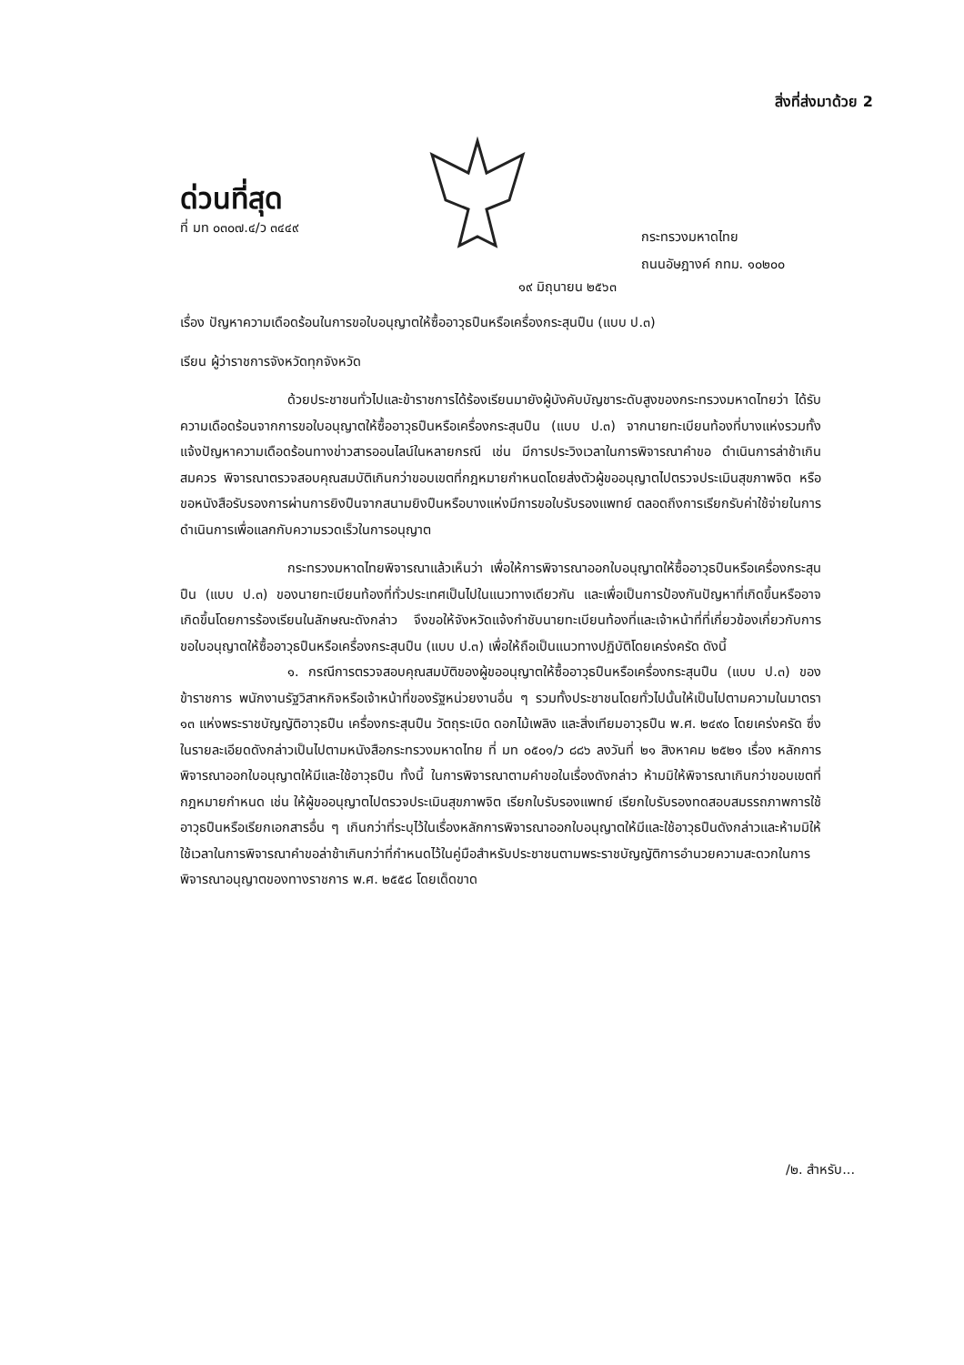สิ่งที่ส่งมาด้วย 2
ด่วนที่สุด
ที่ มท ๐๓๐๗.๔/ว ๓๔๔๙
กระทรวงมหาดไทย
ถนนอัษฎางค์ กทม. ๑๐๒๐๐
๑๙ มิถุนายน ๒๕๖๓
เรื่อง ปัญหาความเดือดร้อนในการขอใบอนุญาตให้ซื้ออาวุธปืนหรือเครื่องกระสุนปืน (แบบ ป.๓)
เรียน ผู้ว่าราชการจังหวัดทุกจังหวัด
ด้วยประชาชนทั่วไปและข้าราชการได้ร้องเรียนมายังผู้บังคับบัญชาระดับสูงของกระทรวงมหาดไทยว่า ได้รับความเดือดร้อนจากการขอใบอนุญาตให้ซื้ออาวุธปืนหรือเครื่องกระสุนปืน (แบบ ป.๓) จากนายทะเบียนท้องที่บางแห่งรวมทั้งแจ้งปัญหาความเดือดร้อนทางข่าวสารออนไลน์ในหลายกรณี เช่น มีการประวิงเวลาในการพิจารณาคำขอ ดำเนินการล่าช้าเกินสมควร พิจารณาตรวจสอบคุณสมบัติเกินกว่าขอบเขตที่กฎหมายกำหนดโดยส่งตัวผู้ขออนุญาตไปตรวจประเมินสุขภาพจิต หรือขอหนังสือรับรองการผ่านการยิงปืนจากสนามยิงปืนหรือบางแห่งมีการขอใบรับรองแพทย์ ตลอดถึงการเรียกรับค่าใช้จ่ายในการดำเนินการเพื่อแลกกับความรวดเร็วในการอนุญาต
กระทรวงมหาดไทยพิจารณาแล้วเห็นว่า เพื่อให้การพิจารณาออกใบอนุญาตให้ซื้ออาวุธปืนหรือเครื่องกระสุนปืน (แบบ ป.๓) ของนายทะเบียนท้องที่ทั่วประเทศเป็นไปในแนวทางเดียวกัน และเพื่อเป็นการป้องกันปัญหาที่เกิดขึ้นหรืออาจเกิดขึ้นโดยการร้องเรียนในลักษณะดังกล่าว จึงขอให้จังหวัดแจ้งกำชับนายทะเบียนท้องที่และเจ้าหน้าที่ที่เกี่ยวข้องเกี่ยวกับการขอใบอนุญาตให้ซื้ออาวุธปืนหรือเครื่องกระสุนปืน (แบบ ป.๓) เพื่อให้ถือเป็นแนวทางปฏิบัติโดยเคร่งครัด ดังนี้
๑. กรณีการตรวจสอบคุณสมบัติของผู้ขออนุญาตให้ซื้ออาวุธปืนหรือเครื่องกระสุนปืน (แบบ ป.๓) ของข้าราชการ พนักงานรัฐวิสาหกิจหรือเจ้าหน้าที่ของรัฐหน่วยงานอื่น ๆ รวมทั้งประชาชนโดยทั่วไปนั้นให้เป็นไปตามความในมาตรา ๑๓ แห่งพระราชบัญญัติอาวุธปืน เครื่องกระสุนปืน วัตถุระเบิด ดอกไม้เพลิง และสิ่งเทียมอาวุธปืน พ.ศ. ๒๔๙๐ โดยเคร่งครัด ซึ่งในรายละเอียดดังกล่าวเป็นไปตามหนังสือกระทรวงมหาดไทย ที่ มท ๐๕๐๑/ว ๘๘๖ ลงวันที่ ๒๑ สิงหาคม ๒๕๒๑ เรื่อง หลักการพิจารณาออกใบอนุญาตให้มีและใช้อาวุธปืน ทั้งนี้ ในการพิจารณาตามคำขอในเรื่องดังกล่าว ห้ามมิให้พิจารณาเกินกว่าขอบเขตที่กฎหมายกำหนด เช่น ให้ผู้ขออนุญาตไปตรวจประเมินสุขภาพจิต เรียกใบรับรองแพทย์ เรียกใบรับรองทดสอบสมรรถภาพการใช้อาวุธปืนหรือเรียกเอกสารอื่น ๆ เกินกว่าที่ระบุไว้ในเรื่องหลักการพิจารณาออกใบอนุญาตให้มีและใช้อาวุธปืนดังกล่าวและห้ามมิให้ใช้เวลาในการพิจารณาคำขอล่าช้าเกินกว่าที่กำหนดไว้ในคู่มือสำหรับประชาชนตามพระราชบัญญัติการอำนวยความสะดวกในการพิจารณาอนุญาตของทางราชการ พ.ศ. ๒๕๕๘ โดยเด็ดขาด
/๒. สำหรับ...